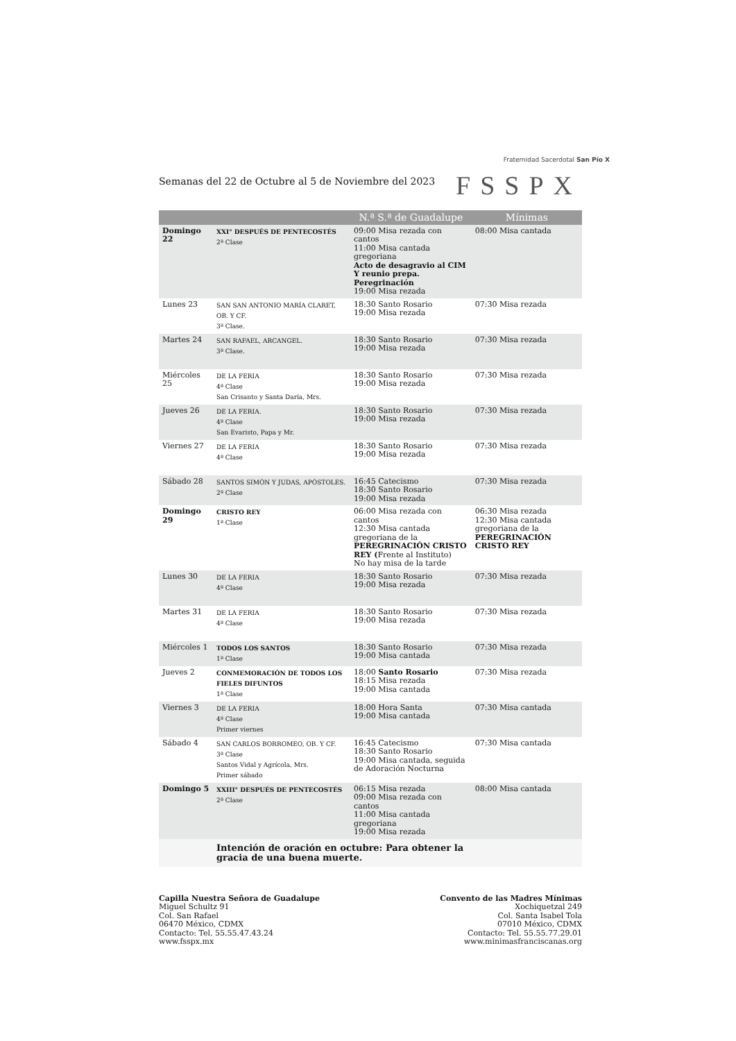Fraternidad Sacerdotal San Pío X
FSSPX
Semanas del 22 de Octubre al 5 de Noviembre del 2023
| | | N.ª S.ª de Guadalupe | Mínimas |
| --- | --- | --- | --- |
| Domingo 22 | XXI° DESPUÉS DE PENTECOSTÉS 2ª Clase | 09:00 Misa rezada con cantos 11:00 Misa cantada gregoriana Acto de desagravio al CIM Y reunio prepa. Peregrinación 19:00 Misa rezada | 08:00 Misa cantada |
| Lunes 23 | SAN SAN ANTONIO MARÍA CLARET, OB. Y CF. 3ª Clase. | 18:30 Santo Rosario 19:00 Misa rezada | 07:30 Misa rezada |
| Martes 24 | SAN RAFAEL, ARCANGEL. 3ª Clase. | 18:30 Santo Rosario 19:00 Misa rezada | 07:30 Misa rezada |
| Miércoles 25 | DE LA FERIA 4ª Clase San Crisanto y Santa Daría, Mrs. | 18:30 Santo Rosario 19:00 Misa rezada | 07:30 Misa rezada |
| Jueves 26 | DE LA FERIA. 4ª Clase San Evaristo, Papa y Mr. | 18:30 Santo Rosario 19:00 Misa rezada | 07:30 Misa rezada |
| Viernes 27 | DE LA FERIA 4ª Clase | 18:30 Santo Rosario 19:00 Misa rezada | 07:30 Misa rezada |
| Sábado 28 | SANTOS SIMÓN Y JUDAS, APÓSTOLES. 2ª Clase | 16:45 Catecismo 18:30 Santo Rosario 19:00 Misa rezada | 07:30 Misa rezada |
| Domingo 29 | CRISTO REY 1ª Clase | 06:00 Misa rezada con cantos 12:30 Misa cantada gregoriana de la PEREGRINACIÓN CRISTO REY ( Frente al Instituto) No hay misa de la tarde | 06:30 Misa rezada 12:30 Misa cantada gregoriana de la PEREGRINACIÓN CRISTO REY |
| Lunes 30 | DE LA FERIA 4ª Clase | 18:30 Santo Rosario 19:00 Misa rezada | 07:30 Misa rezada |
| Martes 31 | DE LA FERIA 4ª Clase | 18:30 Santo Rosario 19:00 Misa rezada | 07:30 Misa rezada |
| Miércoles 1 | TODOS LOS SANTOS 1ª Clase | 18:30 Santo Rosario 19:00 Misa cantada | 07:30 Misa rezada |
| Jueves 2 | CONMEMORACIÓN DE TODOS LOS FIELES DIFUNTOS 1ª Clase | 18:00 Santo Rosario 18:15 Misa rezada 19:00 Misa cantada | 07:30 Misa rezada |
| Viernes 3 | DE LA FERIA 4ª Clase Primer viernes | 18:00 Hora Santa 19:00 Misa cantada | 07:30 Misa cantada |
| Sábado 4 | SAN CARLOS BORROMEO, OB. Y CF. 3ª Clase Santos Vidal y Agrícola, Mrs. Primer sábado | 16:45 Catecismo 18:30 Santo Rosario 19:00 Misa cantada, seguida de Adoración Nocturna | 07:30 Misa cantada |
| Domingo 5 | XXIII° DESPUÉS DE PENTECOSTÉS 2ª Clase | 06:15 Misa rezada 09:00 Misa rezada con cantos 11:00 Misa cantada gregoriana 19:00 Misa rezada | 08:00 Misa cantada |
| | Intención de oración en octubre: Para obtener la gracia de una buena muerte. | | |
Capilla Nuestra Señora de Guadalupe
Miguel Schultz 91
Col. San Rafael
06470 México, CDMX
Contacto: Tel. 55.55.47.43.24
www.fsspx.mx
Convento de las Madres Mínimas
Xochiquetzal 249
Col. Santa Isabel Tola
07010 México, CDMX
Contacto: Tel. 55.55.77.29.01
www.minimasfranciscanas.org